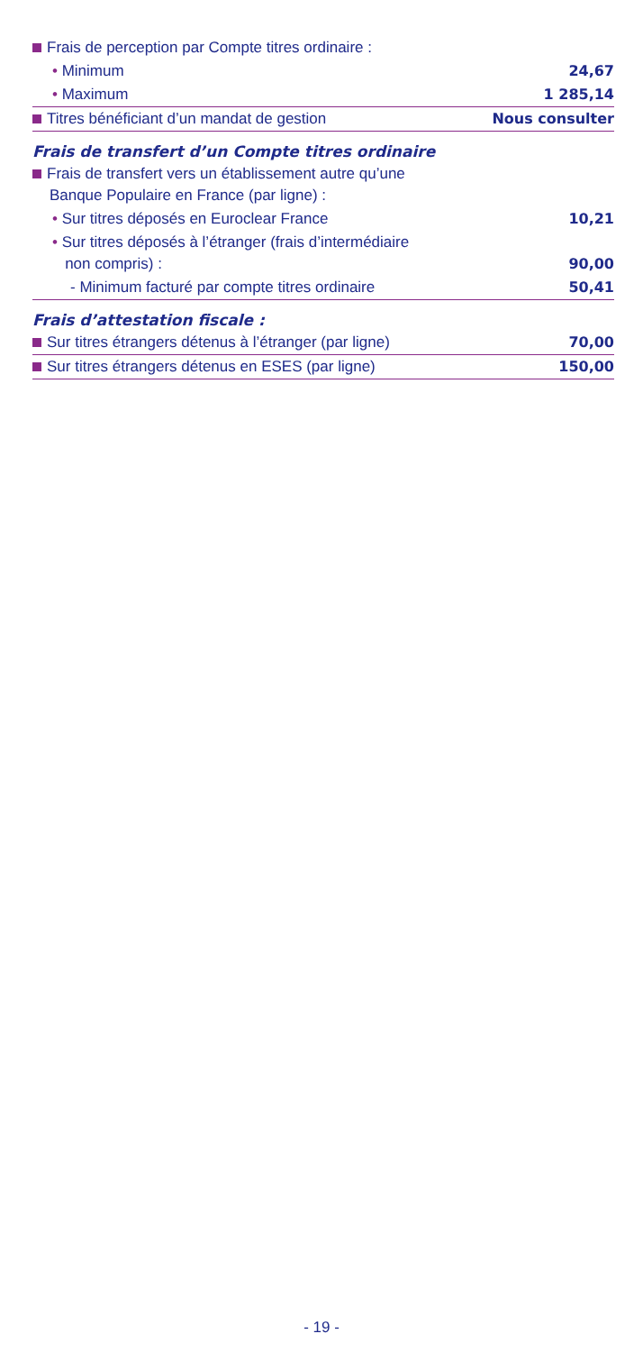| Frais de perception par Compte titres ordinaire : | |
| • Minimum | 24,67 |
| • Maximum | 1 285,14 |
| Titres bénéficiant d’un mandat de gestion | Nous consulter |
Frais de transfert d’un Compte titres ordinaire
| Frais de transfert vers un établissement autre qu’une Banque Populaire en France (par ligne) : | |
| • Sur titres déposés en Euroclear France | 10,21 |
| • Sur titres déposés à l’étranger (frais d’intermédiaire non compris) : | 90,00 |
| - Minimum facturé par compte titres ordinaire | 50,41 |
Frais d’attestation fiscale :
| Sur titres étrangers détenus à l’étranger (par ligne) | 70,00 |
| Sur titres étrangers détenus en ESES (par ligne) | 150,00 |
- 19 -